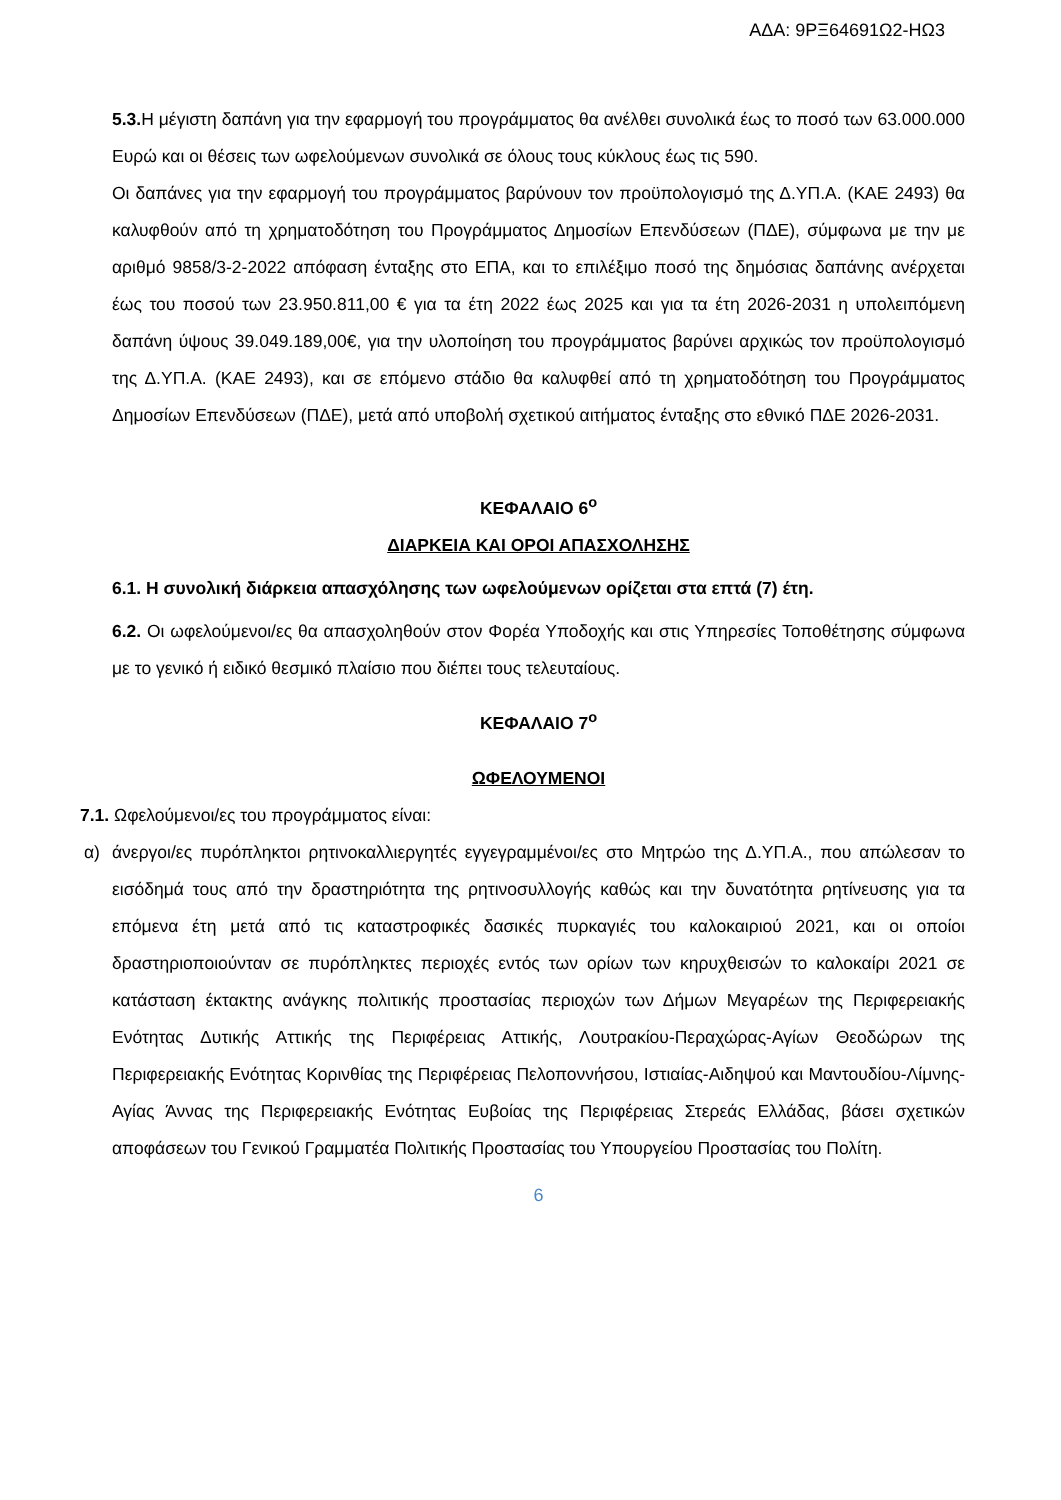ΑΔΑ: 9ΡΞ64691Ω2-ΗΩ3
5.3. Η μέγιστη δαπάνη για την εφαρμογή του προγράμματος θα ανέλθει συνολικά έως το ποσό των 63.000.000 Ευρώ και οι θέσεις των ωφελούμενων συνολικά σε όλους τους κύκλους έως τις 590.
Οι δαπάνες για την εφαρμογή του προγράμματος βαρύνουν τον προϋπολογισμό της Δ.ΥΠ.Α. (ΚΑΕ 2493) θα καλυφθούν από τη χρηματοδότηση του Προγράμματος Δημοσίων Επενδύσεων (ΠΔΕ), σύμφωνα με την με αριθμό 9858/3-2-2022 απόφαση ένταξης στο ΕΠΑ, και το επιλέξιμο ποσό της δημόσιας δαπάνης ανέρχεται έως του ποσού των 23.950.811,00 € για τα έτη 2022 έως 2025 και για τα έτη 2026-2031 η υπολειπόμενη δαπάνη ύψους 39.049.189,00€, για την υλοποίηση του προγράμματος βαρύνει αρχικώς τον προϋπολογισμό της Δ.ΥΠ.Α. (ΚΑΕ 2493), και σε επόμενο στάδιο θα καλυφθεί από τη χρηματοδότηση του Προγράμματος Δημοσίων Επενδύσεων (ΠΔΕ), μετά από υποβολή σχετικού αιτήματος ένταξης στο εθνικό ΠΔΕ 2026-2031.
ΚΕΦΑΛΑΙΟ 6<sup>ο</sup>
ΔΙΑΡΚΕΙΑ ΚΑΙ ΟΡΟΙ ΑΠΑΣΧΟΛΗΣΗΣ
6.1. Η συνολική διάρκεια απασχόλησης των ωφελούμενων ορίζεται στα επτά (7) έτη.
6.2. Οι ωφελούμενοι/ες θα απασχοληθούν στον Φορέα Υποδοχής και στις Υπηρεσίες Τοποθέτησης σύμφωνα με το γενικό ή ειδικό θεσμικό πλαίσιο που διέπει τους τελευταίους.
ΚΕΦΑΛΑΙΟ 7<sup>ο</sup>
ΩΦΕΛΟΥΜΕΝΟΙ
7.1. Ωφελούμενοι/ες του προγράμματος είναι:
α) άνεργοι/ες πυρόπληκτοι ρητινοκαλλιεργητές εγγεγραμμένοι/ες στο Μητρώο της Δ.ΥΠ.Α., που απώλεσαν το εισόδημά τους από την δραστηριότητα της ρητινοσυλλογής καθώς και την δυνατότητα ρητίνευσης για τα επόμενα έτη μετά από τις καταστροφικές δασικές πυρκαγιές του καλοκαιριού 2021, και οι οποίοι δραστηριοποιούνταν σε πυρόπληκτες περιοχές εντός των ορίων των κηρυχθεισών το καλοκαίρι 2021 σε κατάσταση έκτακτης ανάγκης πολιτικής προστασίας περιοχών των Δήμων Μεγαρέων της Περιφερειακής Ενότητας Δυτικής Αττικής της Περιφέρειας Αττικής, Λουτρακίου-Περαχώρας-Αγίων Θεοδώρων της Περιφερειακής Ενότητας Κορινθίας της Περιφέρειας Πελοποννήσου, Ιστιαίας-Αιδηψού και Μαντουδίου-Λίμνης-Αγίας Άννας της Περιφερειακής Ενότητας Ευβοίας της Περιφέρειας Στερεάς Ελλάδας, βάσει σχετικών αποφάσεων του Γενικού Γραμματέα Πολιτικής Προστασίας του Υπουργείου Προστασίας του Πολίτη.
6